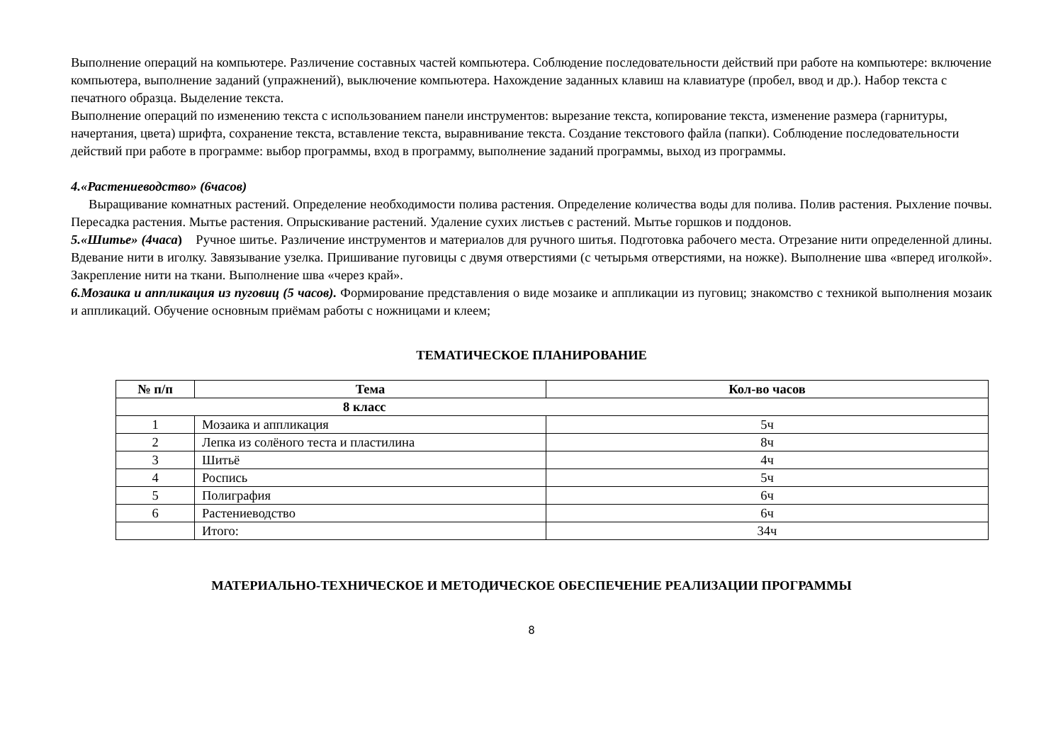Выполнение операций на компьютере. Различение составных частей компьютера. Соблюдение последовательности действий при работе на компьютере: включение компьютера, выполнение заданий (упражнений), выключение компьютера. Нахождение заданных клавиш на клавиатуре (пробел, ввод и др.). Набор текста с печатного образца. Выделение текста.
Выполнение операций по изменению текста с использованием панели инструментов: вырезание текста, копирование текста, изменение размера (гарнитуры, начертания, цвета) шрифта, сохранение текста, вставление текста, выравнивание текста. Создание текстового файла (папки). Соблюдение последовательности действий при работе в программе: выбор программы, вход в программу, выполнение заданий программы, выход из программы.
4.«Растениеводство» (6часов)
Выращивание комнатных растений. Определение необходимости полива растения. Определение количества воды для полива. Полив растения. Рыхление почвы. Пересадка растения. Мытье растения. Опрыскивание растений. Удаление сухих листьев с растений. Мытье горшков и поддонов.
5.«Шитье» (4часа) Ручное шитье. Различение инструментов и материалов для ручного шитья. Подготовка рабочего места. Отрезание нити определенной длины. Вдевание нити в иголку. Завязывание узелка. Пришивание пуговицы с двумя отверстиями (с четырьмя отверстиями, на ножке). Выполнение шва «вперед иголкой». Закрепление нити на ткани. Выполнение шва «через край».
6.Мозаика и аппликация из пуговиц (5 часов). Формирование представления о виде мозаике и аппликации из пуговиц; знакомство с техникой выполнения мозаик и аппликаций. Обучение основным приёмам работы с ножницами и клеем;
ТЕМАТИЧЕСКОЕ ПЛАНИРОВАНИЕ
| № п/п | Тема | Кол-во часов |
| --- | --- | --- |
| 8 класс | | |
| 1 | Мозаика и аппликация | 5ч |
| 2 | Лепка из солёного теста и пластилина | 8ч |
| 3 | Шитьё | 4ч |
| 4 | Роспись | 5ч |
| 5 | Полиграфия | 6ч |
| 6 | Растениеводство | 6ч |
| | Итого: | 34ч |
МАТЕРИАЛЬНО-ТЕХНИЧЕСКОЕ И МЕТОДИЧЕСКОЕ ОБЕСПЕЧЕНИЕ РЕАЛИЗАЦИИ ПРОГРАММЫ
8